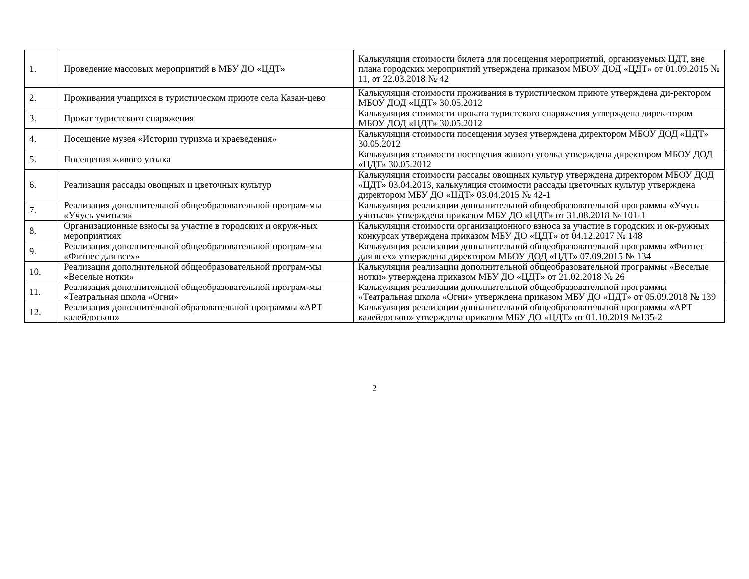| 1. | Проведение массовых мероприятий в МБУ ДО «ЦДТ» | Калькуляция стоимости билета для посещения мероприятий, организуемых ЦДТ, вне плана городских мероприятий утверждена приказом МБОУ ДОД «ЦДТ» от 01.09.2015 № 11, от 22.03.2018 № 42 |
| 2. | Проживания учащихся в туристическом приюте села Казан-цево | Калькуляция стоимости проживания в туристическом приюте утверждена ди-ректором МБОУ ДОД «ЦДТ» 30.05.2012 |
| 3. | Прокат туристского снаряжения | Калькуляция стоимости проката туристского снаряжения утверждена дирек-тором МБОУ ДОД «ЦДТ» 30.05.2012 |
| 4. | Посещение музея «Истории туризма и краеведения» | Калькуляция стоимости посещения музея утверждена директором МБОУ ДОД «ЦДТ» 30.05.2012 |
| 5. | Посещения живого уголка | Калькуляция стоимости посещения живого уголка утверждена директором МБОУ ДОД «ЦДТ» 30.05.2012 |
| 6. | Реализация рассады овощных и цветочных культур | Калькуляция стоимости рассады овощных культур утверждена директором МБОУ ДОД «ЦДТ» 03.04.2013, калькуляция стоимости рассады цветочных культур утверждена директором МБУ ДО «ЦДТ» 03.04.2015 № 42-1 |
| 7. | Реализация дополнительной общеобразовательной програм-мы «Учусь учиться» | Калькуляция реализации дополнительной общеобразовательной программы «Учусь учиться» утверждена приказом МБУ ДО «ЦДТ» от 31.08.2018 № 101-1 |
| 8. | Организационные взносы за участие в городских и окруж-ных мероприятиях | Калькуляция стоимости организационного взноса за участие в городских и ок-ружных конкурсах утверждена приказом МБУ ДО «ЦДТ» от 04.12.2017 № 148 |
| 9. | Реализация дополнительной общеобразовательной програм-мы «Фитнес для всех» | Калькуляция реализации дополнительной общеобразовательной программы «Фитнес для всех» утверждена директором МБОУ ДОД «ЦДТ» 07.09.2015 № 134 |
| 10. | Реализация дополнительной общеобразовательной програм-мы «Веселые нотки» | Калькуляция реализации дополнительной общеобразовательной программы «Веселые нотки» утверждена приказом МБУ ДО «ЦДТ» от 21.02.2018 № 26 |
| 11. | Реализация дополнительной общеобразовательной програм-мы «Театральная школа «Огни» | Калькуляция реализации дополнительной общеобразовательной программы «Театральная школа «Огни» утверждена приказом МБУ ДО «ЦДТ» от 05.09.2018 № 139 |
| 12. | Реализация дополнительной образовательной программы «АРТ калейдоскоп» | Калькуляция реализации дополнительной общеобразовательной программы «АРТ калейдоскоп» утверждена приказом МБУ ДО «ЦДТ» от 01.10.2019 №135-2 |
2